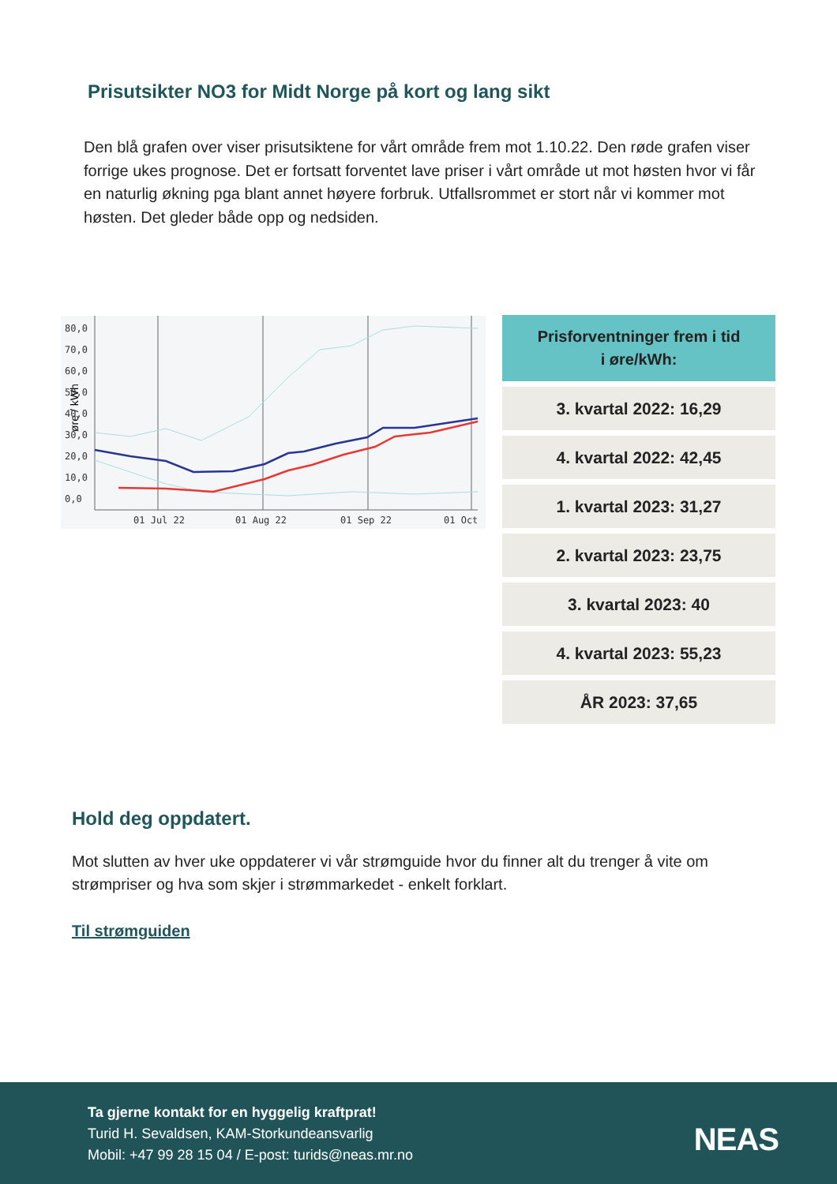Prisutsikter NO3 for Midt Norge på kort og lang sikt
Den blå grafen over viser prisutsiktene for vårt område frem mot 1.10.22. Den røde grafen viser forrige ukes prognose. Det er fortsatt forventet lave priser i vårt område ut mot høsten hvor vi får en naturlig økning pga blant annet høyere forbruk. Utfallsrommet er stort når vi kommer mot høsten. Det gleder både opp og nedsiden.
øre / kWh
80,0
70,0
60,0
50,0
40,0
30,0
20,0
10,0
0,0
01 Jul 22
01 Aug 22
01 Sep 22
01 Oct
Prisforventninger frem i tid
i øre/kWh:
3. kvartal 2022: 16,29
4. kvartal 2022: 42,45
1. kvartal 2023: 31,27
2. kvartal 2023: 23,75
3. kvartal 2023: 40
4. kvartal 2023: 55,23
ÅR 2023: 37,65
Hold deg oppdatert.
Mot slutten av hver uke oppdaterer vi vår strømguide hvor du finner alt du trenger å vite om strømpriser og hva som skjer i strømmarkedet - enkelt forklart.
Til strømguiden
Ta gjerne kontakt for en hyggelig kraftprat!
Turid H. Sevaldsen, KAM-Storkundeansvarlig
Mobil: +47 99 28 15 04 / E-post: turids@neas.mr.no
NEAS